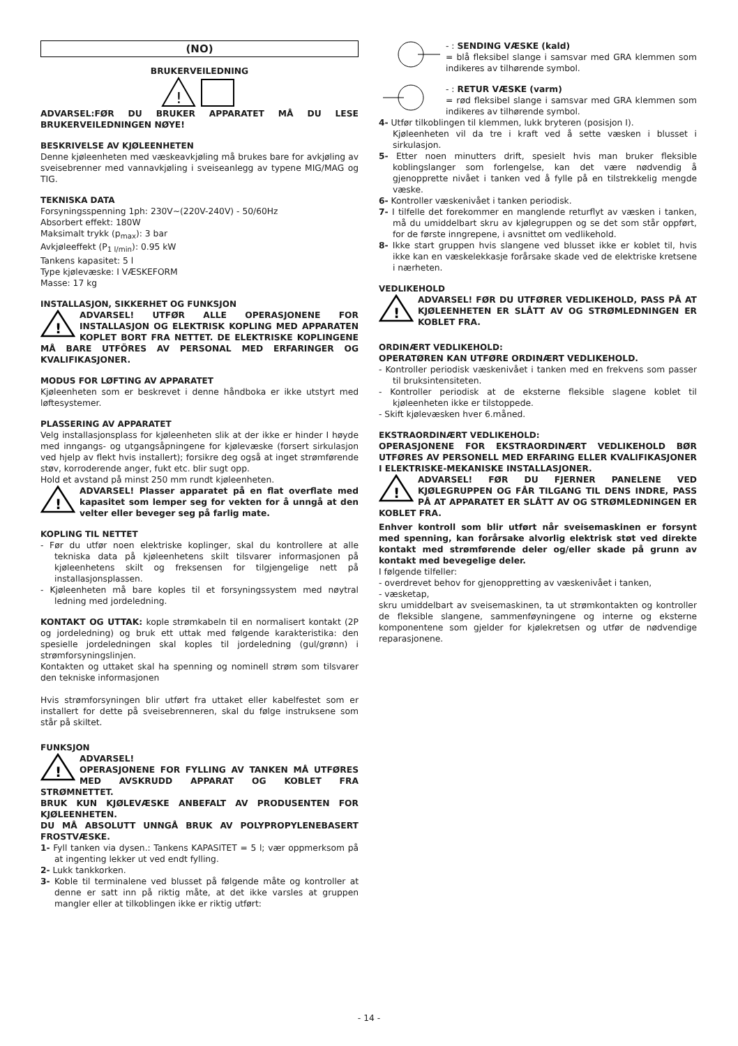(NO)
BRUKERVEILEDNING
!
ADVARSEL:FØR DU BRUKER APPARATET MÅ DU LESE BRUKERVEILEDNINGEN NØYE!
BESKRIVELSE AV KJØLEENHETEN
Denne kjøleenheten med væskeavkjøling må brukes bare for avkjøling av sveisebrenner med vannavkjøling i sveiseanlegg av typene MIG/MAG og TIG.
TEKNISKA DATA
Forsyningsspenning 1ph: 230V~(220V-240V) - 50/60Hz
Absorbert effekt: 180W
Maksimalt trykk (p<sub>max</sub>): 3 bar
Avkjøleeffekt (P<sub>1 l/min</sub>): 0.95 kW
Tankens kapasitet: 5 l
Type kjølevæske: I VÆSKEFORM
Masse: 17 kg
INSTALLASJON, SIKKERHET OG FUNKSJON
!
ADVARSEL! UTFØR ALLE OPERASJONENE FOR INSTALLASJON OG ELEKTRISK KOPLING MED APPARATEN KOPLET BORT FRA NETTET. DE ELEKTRISKE KOPLINGENE MÅ BARE UTFÖRES AV PERSONAL MED ERFARINGER OG KVALIFIKASJONER.
MODUS FOR LØFTING AV APPARATET
Kjøleenheten som er beskrevet i denne håndboka er ikke utstyrt med løftesystemer.
PLASSERING AV APPARATET
Velg installasjonsplass for kjøleenheten slik at der ikke er hinder I høyde med inngangs- og utgangsåpningene for kjølevæske (forsert sirkulasjon ved hjelp av flekt hvis installert); forsikre deg også at inget strømførende støv, korroderende anger, fukt etc. blir sugt opp.
Hold et avstand på minst 250 mm rundt kjøleenheten.
!
ADVARSEL! Plasser apparatet på en flat overflate med kapasitet som lemper seg for vekten for å unngå at den velter eller beveger seg på farlig mate.
KOPLING TIL NETTET
- Før du utfør noen elektriske koplinger, skal du kontrollere at alle tekniska data på kjøleenhetens skilt tilsvarer informasjonen på kjøleenhetens skilt og freksensen for tilgjengelige nett på installasjonsplassen.
- Kjøleenheten må bare koples til et forsyningssystem med nøytral ledning med jordeledning.
KONTAKT OG UTTAK: kople strømkabeln til en normalisert kontakt (2P og jordeledning) og bruk ett uttak med følgende karakteristika: den spesielle jordeledningen skal koples til jordeledning (gul/grønn) i strømforsyningslinjen.
Kontakten og uttaket skal ha spenning og nominell strøm som tilsvarer den tekniske informasjonen
Hvis strømforsyningen blir utført fra uttaket eller kabelfestet som er installert for dette på sveisebrenneren, skal du følge instruksene som står på skiltet.
FUNKSJON
!
ADVARSEL!
OPERASJONENE FOR FYLLING AV TANKEN MÅ UTFØRES MED AVSKRUDD APPARAT OG KOBLET FRA STRØMNETTET.
BRUK KUN KJØLEVÆSKE ANBEFALT AV PRODUSENTEN FOR KJØLEENHETEN.
DU MÅ ABSOLUTT UNNGÅ BRUK AV POLYPROPYLENEBASERT FROSTVÆSKE.
1- Fyll tanken via dysen.: Tankens KAPASITET = 5 l; vær oppmerksom på at ingenting lekker ut ved endt fylling.
2- Lukk tankkorken.
3- Koble til terminalene ved blusset på følgende måte og kontroller at denne er satt inn på riktig måte, at det ikke varsles at gruppen mangler eller at tilkoblingen ikke er riktig utført:
- : SENDING VÆSKE (kald)
= blå fleksibel slange i samsvar med GRA klemmen som indikeres av tilhørende symbol.
- : RETUR VÆSKE (varm)
= rød fleksibel slange i samsvar med GRA klemmen som indikeres av tilhørende symbol.
4- Utfør tilkoblingen til klemmen, lukk bryteren (posisjon I).
Kjøleenheten vil da tre i kraft ved å sette væsken i blusset i sirkulasjon.
5- Etter noen minutters drift, spesielt hvis man bruker fleksible koblingslanger som forlengelse, kan det være nødvendig å gjenopprette nivået i tanken ved å fylle på en tilstrekkelig mengde væske.
6- Kontroller væskenivået i tanken periodisk.
7- I tilfelle det forekommer en manglende returflyt av væsken i tanken, må du umiddelbart skru av kjølegruppen og se det som står oppført, for de første inngrepene, i avsnittet om vedlikehold.
8- Ikke start gruppen hvis slangene ved blusset ikke er koblet til, hvis ikke kan en væskelekkasje forårsake skade ved de elektriske kretsene i nærheten.
VEDLIKEHOLD
!
ADVARSEL! FØR DU UTFØRER VEDLIKEHOLD, PASS PÅ AT KJØLEENHETEN ER SLÅTT AV OG STRØMLEDNINGEN ER KOBLET FRA.
ORDINÆRT VEDLIKEHOLD:
OPERATØREN KAN UTFØRE ORDINÆRT VEDLIKEHOLD.
- Kontroller periodisk væskenivået i tanken med en frekvens som passer til bruksintensiteten.
- Kontroller periodisk at de eksterne fleksible slagene koblet til kjøleenheten ikke er tilstoppede.
- Skift kjølevæsken hver 6.måned.
EKSTRAORDINÆRT VEDLIKEHOLD:
OPERASJONENE FOR EKSTRAORDINÆRT VEDLIKEHOLD BØR UTFØRES AV PERSONELL MED ERFARING ELLER KVALIFIKASJONER I ELEKTRISKE-MEKANISKE INSTALLASJONER.
!
ADVARSEL! FØR DU FJERNER PANELENE VED KJØLEGRUPPEN OG FÅR TILGANG TIL DENS INDRE, PASS PÅ AT APPARATET ER SLÅTT AV OG STRØMLEDNINGEN ER KOBLET FRA.
Enhver kontroll som blir utført når sveisemaskinen er forsynt med spenning, kan forårsake alvorlig elektrisk støt ved direkte kontakt med strømførende deler og/eller skade på grunn av kontakt med bevegelige deler.
I følgende tilfeller:
- overdrevet behov for gjenoppretting av væskenivået i tanken,
- væsketap,
skru umiddelbart av sveisemaskinen, ta ut strømkontakten og kontroller de fleksible slangene, sammenføyningene og interne og eksterne komponentene som gjelder for kjølekretsen og utfør de nødvendige reparasjonene.
- 14 -